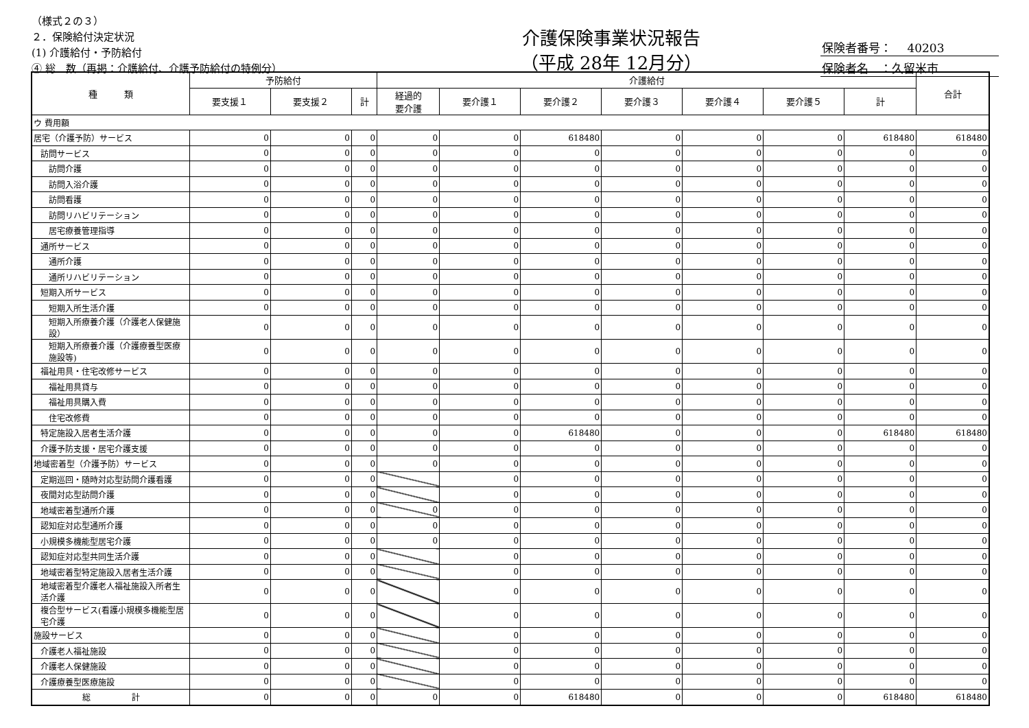（様式２の３）
２．保険給付決定状況
(1) 介護給付・予防給付
④ 総　数（再掲：介護給付、介護予防給付の特例分）
介護保険事業状況報告
（平成 28年 12月分）
保険者番号：　 40203
保険者名　：久留米市
| 種 類 | 予防給付 | | | 介護給付 | | | | | | | 合計 |
| --- | --- | --- | --- | --- | --- | --- | --- | --- | --- | --- | --- |
| | 要支援１ | 要支援２ | 計 | 経過的 要介護 | 要介護１ | 要介護２ | 要介護３ | 要介護４ | 要介護５ | 計 | |
| ウ 費用額 | | | | | | | | | | | |
| 居宅（介護予防）サービス | 0 | 0 | 0 | 0 | 0 | 618480 | 0 | 0 | 0 | 618480 | 618480 |
| 訪問サービス | 0 | 0 | 0 | 0 | 0 | 0 | 0 | 0 | 0 | 0 | 0 |
| 訪問介護 | 0 | 0 | 0 | 0 | 0 | 0 | 0 | 0 | 0 | 0 | 0 |
| 訪問入浴介護 | 0 | 0 | 0 | 0 | 0 | 0 | 0 | 0 | 0 | 0 | 0 |
| 訪問看護 | 0 | 0 | 0 | 0 | 0 | 0 | 0 | 0 | 0 | 0 | 0 |
| 訪問リハビリテーション | 0 | 0 | 0 | 0 | 0 | 0 | 0 | 0 | 0 | 0 | 0 |
| 居宅療養管理指導 | 0 | 0 | 0 | 0 | 0 | 0 | 0 | 0 | 0 | 0 | 0 |
| 通所サービス | 0 | 0 | 0 | 0 | 0 | 0 | 0 | 0 | 0 | 0 | 0 |
| 通所介護 | 0 | 0 | 0 | 0 | 0 | 0 | 0 | 0 | 0 | 0 | 0 |
| 通所リハビリテーション | 0 | 0 | 0 | 0 | 0 | 0 | 0 | 0 | 0 | 0 | 0 |
| 短期入所サービス | 0 | 0 | 0 | 0 | 0 | 0 | 0 | 0 | 0 | 0 | 0 |
| 短期入所生活介護 | 0 | 0 | 0 | 0 | 0 | 0 | 0 | 0 | 0 | 0 | 0 |
| 短期入所療養介護（介護老人保健施設） | 0 | 0 | 0 | 0 | 0 | 0 | 0 | 0 | 0 | 0 | 0 |
| 短期入所療養介護（介護療養型医療施設等) | 0 | 0 | 0 | 0 | 0 | 0 | 0 | 0 | 0 | 0 | 0 |
| 福祉用具・住宅改修サービス | 0 | 0 | 0 | 0 | 0 | 0 | 0 | 0 | 0 | 0 | 0 |
| 福祉用具貸与 | 0 | 0 | 0 | 0 | 0 | 0 | 0 | 0 | 0 | 0 | 0 |
| 福祉用具購入費 | 0 | 0 | 0 | 0 | 0 | 0 | 0 | 0 | 0 | 0 | 0 |
| 住宅改修費 | 0 | 0 | 0 | 0 | 0 | 0 | 0 | 0 | 0 | 0 | 0 |
| 特定施設入居者生活介護 | 0 | 0 | 0 | 0 | 0 | 618480 | 0 | 0 | 0 | 618480 | 618480 |
| 介護予防支援・居宅介護支援 | 0 | 0 | 0 | 0 | 0 | 0 | 0 | 0 | 0 | 0 | 0 |
| 地域密着型（介護予防）サービス | 0 | 0 | 0 | 0 | 0 | 0 | 0 | 0 | 0 | 0 | 0 |
| 定期巡回・随時対応型訪問介護看護 | 0 | 0 | 0 | | 0 | 0 | 0 | 0 | 0 | 0 | 0 |
| 夜間対応型訪問介護 | 0 | 0 | 0 | | 0 | 0 | 0 | 0 | 0 | 0 | 0 |
| 地域密着型通所介護 | 0 | 0 | 0 | 0 | 0 | 0 | 0 | 0 | 0 | 0 | 0 |
| 認知症対応型通所介護 | 0 | 0 | 0 | 0 | 0 | 0 | 0 | 0 | 0 | 0 | 0 |
| 小規模多機能型居宅介護 | 0 | 0 | 0 | 0 | 0 | 0 | 0 | 0 | 0 | 0 | 0 |
| 認知症対応型共同生活介護 | 0 | 0 | 0 | | 0 | 0 | 0 | 0 | 0 | 0 | 0 |
| 地域密着型特定施設入居者生活介護 | 0 | 0 | 0 | | 0 | 0 | 0 | 0 | 0 | 0 | 0 |
| 地域密着型介護老人福祉施設入所者生活介護 | 0 | 0 | 0 | | 0 | 0 | 0 | 0 | 0 | 0 | 0 |
| 複合型サービス(看護小規模多機能型居宅介護 | 0 | 0 | 0 | | 0 | 0 | 0 | 0 | 0 | 0 | 0 |
| 施設サービス | 0 | 0 | 0 | | 0 | 0 | 0 | 0 | 0 | 0 | 0 |
| 介護老人福祉施設 | 0 | 0 | 0 | | 0 | 0 | 0 | 0 | 0 | 0 | 0 |
| 介護老人保健施設 | 0 | 0 | 0 | | 0 | 0 | 0 | 0 | 0 | 0 | 0 |
| 介護療養型医療施設 | 0 | 0 | 0 | | 0 | 0 | 0 | 0 | 0 | 0 | 0 |
| 総 計 | 0 | 0 | 0 | 0 | 0 | 618480 | 0 | 0 | 0 | 618480 | 618480 |